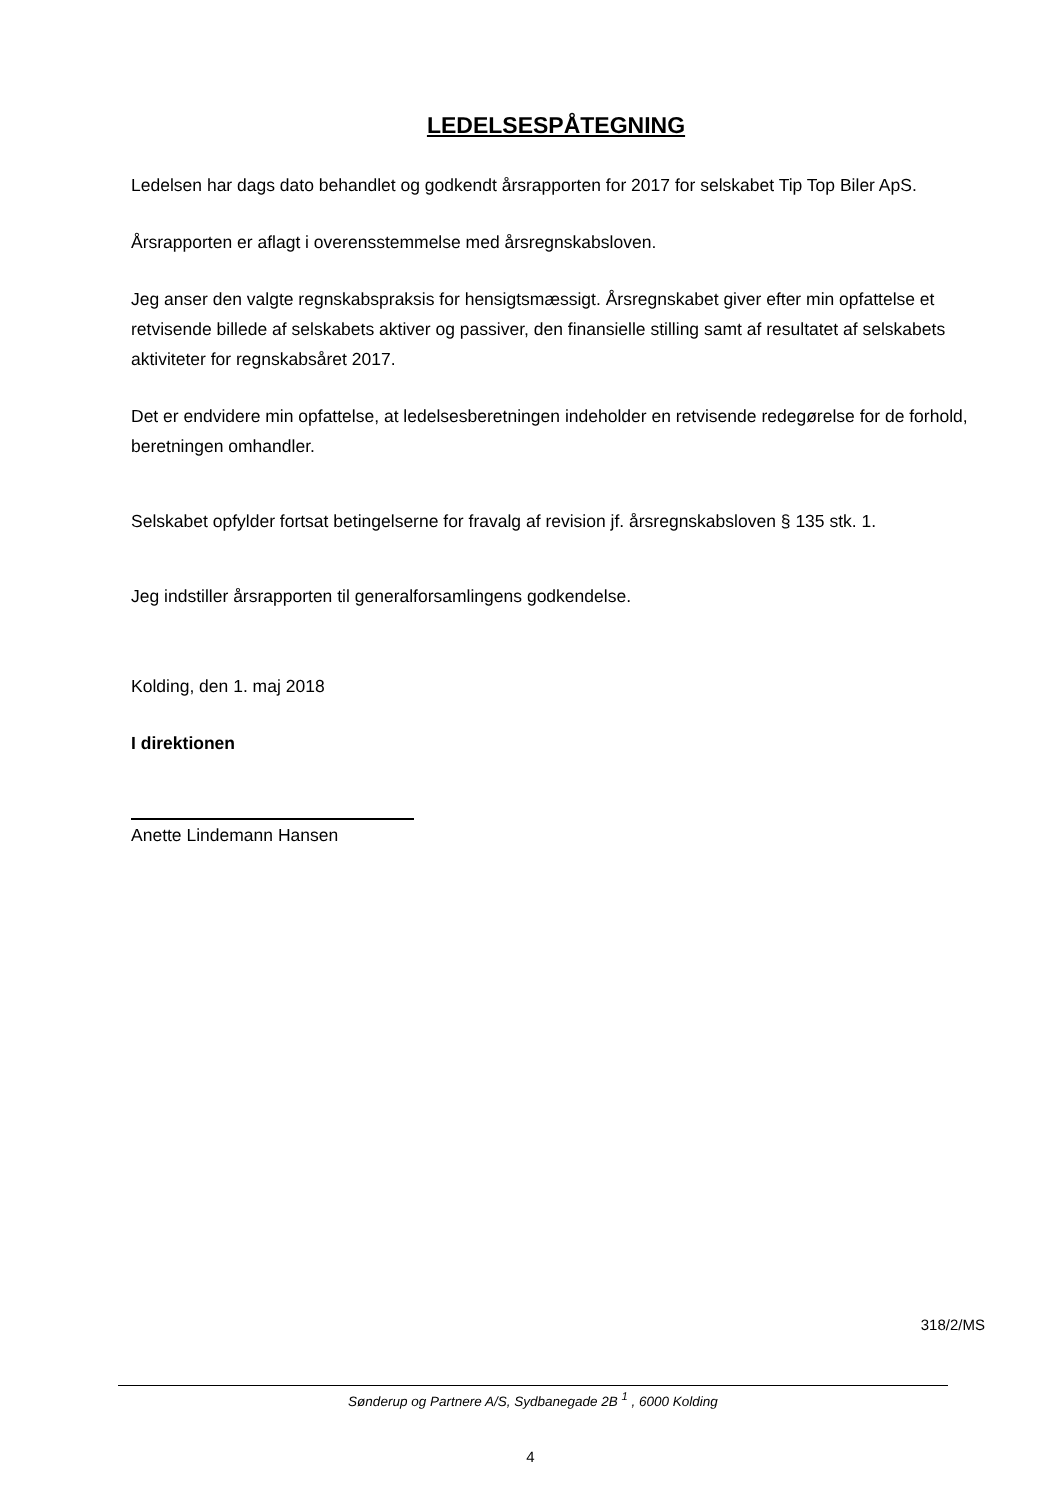LEDELSESPÅTEGNING
Ledelsen har dags dato behandlet og godkendt årsrapporten for 2017 for selskabet Tip Top Biler ApS.
Årsrapporten er aflagt i overensstemmelse med årsregnskabsloven.
Jeg anser den valgte regnskabspraksis for hensigtsmæssigt. Årsregnskabet giver efter min opfattelse et retvisende billede af selskabets aktiver og passiver, den finansielle stilling samt af resultatet af selskabets aktiviteter for regnskabsåret 2017.
Det er endvidere min opfattelse, at ledelsesberetningen indeholder en retvisende redegørelse for de forhold, beretningen omhandler.
Selskabet opfylder fortsat betingelserne for fravalg af revision jf. årsregnskabsloven § 135 stk. 1.
Jeg indstiller årsrapporten til generalforsamlingens godkendelse.
Kolding, den 1. maj 2018
I direktionen
Anette Lindemann Hansen
318/2/MS
Sønderup og Partnere A/S, Sydbanegade 2B <sup>1</sup> , 6000 Kolding
4